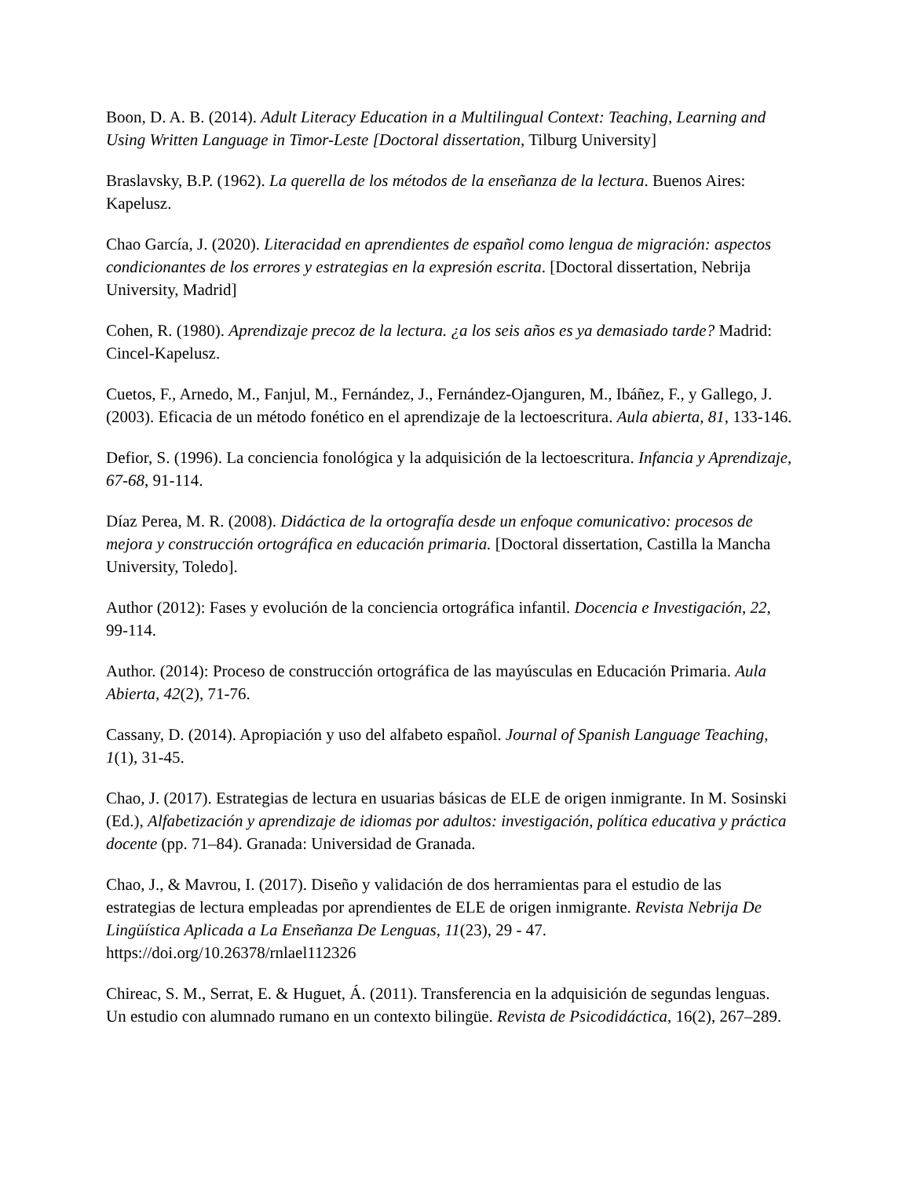Boon, D. A. B. (2014). Adult Literacy Education in a Multilingual Context: Teaching, Learning and Using Written Language in Timor-Leste [Doctoral dissertation, Tilburg University]
Braslavsky, B.P. (1962). La querella de los métodos de la enseñanza de la lectura. Buenos Aires: Kapelusz.
Chao García, J. (2020). Literacidad en aprendientes de español como lengua de migración: aspectos condicionantes de los errores y estrategias en la expresión escrita. [Doctoral dissertation, Nebrija University, Madrid]
Cohen, R. (1980). Aprendizaje precoz de la lectura. ¿a los seis años es ya demasiado tarde? Madrid: Cincel-Kapelusz.
Cuetos, F., Arnedo, M., Fanjul, M., Fernández, J., Fernández-Ojanguren, M., Ibáñez, F., y Gallego, J. (2003). Eficacia de un método fonético en el aprendizaje de la lectoescritura. Aula abierta, 81, 133-146.
Defior, S. (1996). La conciencia fonológica y la adquisición de la lectoescritura. Infancia y Aprendizaje, 67-68, 91-114.
Díaz Perea, M. R. (2008). Didáctica de la ortografía desde un enfoque comunicativo: procesos de mejora y construcción ortográfica en educación primaria. [Doctoral dissertation, Castilla la Mancha University, Toledo].
Author (2012): Fases y evolución de la conciencia ortográfica infantil. Docencia e Investigación, 22, 99-114.
Author. (2014): Proceso de construcción ortográfica de las mayúsculas en Educación Primaria. Aula Abierta, 42(2), 71-76.
Cassany, D. (2014). Apropiación y uso del alfabeto español. Journal of Spanish Language Teaching, 1(1), 31-45.
Chao, J. (2017). Estrategias de lectura en usuarias básicas de ELE de origen inmigrante. In M. Sosinski (Ed.), Alfabetización y aprendizaje de idiomas por adultos: investigación, política educativa y práctica docente (pp. 71–84). Granada: Universidad de Granada.
Chao, J., & Mavrou, I. (2017). Diseño y validación de dos herramientas para el estudio de las estrategias de lectura empleadas por aprendientes de ELE de origen inmigrante. Revista Nebrija De Lingüística Aplicada a La Enseñanza De Lenguas, 11(23), 29 - 47. https://doi.org/10.26378/rnlael112326
Chireac, S. M., Serrat, E. & Huguet, Á. (2011). Transferencia en la adquisición de segundas lenguas. Un estudio con alumnado rumano en un contexto bilingüe. Revista de Psicodidáctica, 16(2), 267–289.